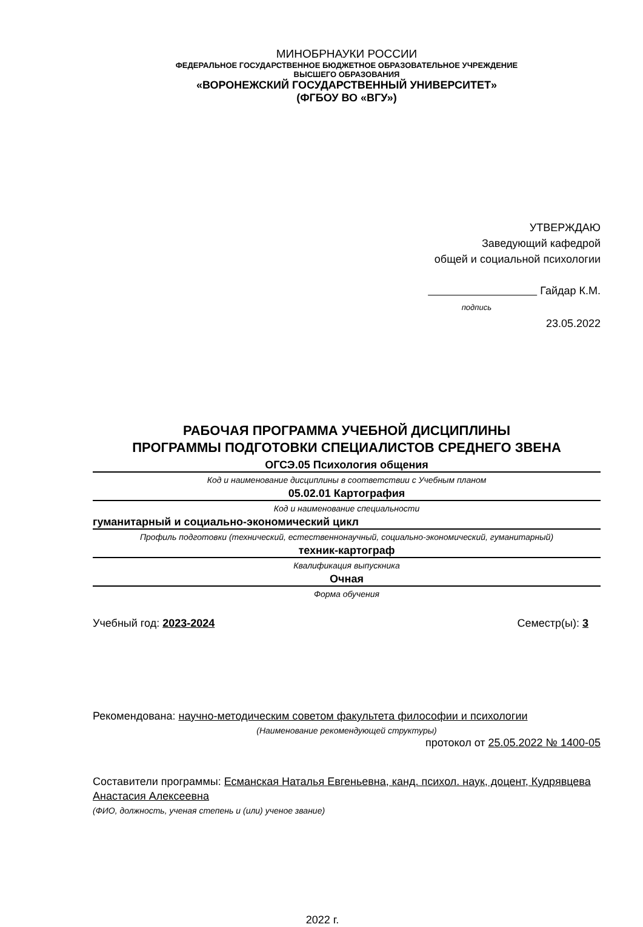МИНОБРНАУКИ РОССИИ
ФЕДЕРАЛЬНОЕ ГОСУДАРСТВЕННОЕ БЮДЖЕТНОЕ ОБРАЗОВАТЕЛЬНОЕ УЧРЕЖДЕНИЕ
ВЫСШЕГО ОБРАЗОВАНИЯ
«ВОРОНЕЖСКИЙ ГОСУДАРСТВЕННЫЙ УНИВЕРСИТЕТ»
(ФГБОУ ВО «ВГУ»)
УТВЕРЖДАЮ
Заведующий кафедрой
общей и социальной психологии
Гайдар К.М.
подпись
23.05.2022
РАБОЧАЯ ПРОГРАММА УЧЕБНОЙ ДИСЦИПЛИНЫ
ПРОГРАММЫ ПОДГОТОВКИ СПЕЦИАЛИСТОВ СРЕДНЕГО ЗВЕНА
ОГСЭ.05 Психология общения
Код и наименование дисциплины в соответствии с Учебным планом
05.02.01 Картография
Код и наименование специальности
гуманитарный и социально-экономический цикл
Профиль подготовки (технический, естественнонаучный, социально-экономический, гуманитарный)
техник-картограф
Квалификация выпускника
Очная
Форма обучения
Учебный год: 2023-2024 Семестр(ы): 3
Рекомендована: научно-методическим советом факультета философии и психологии
(Наименование рекомендующей структуры)
протокол от 25.05.2022 № 1400-05
Составители программы: Есманская Наталья Евгеньевна, канд. психол. наук, доцент, Кудрявцева Анастасия Алексеевна
(ФИО, должность, ученая степень и (или) ученое звание)
2022 г.